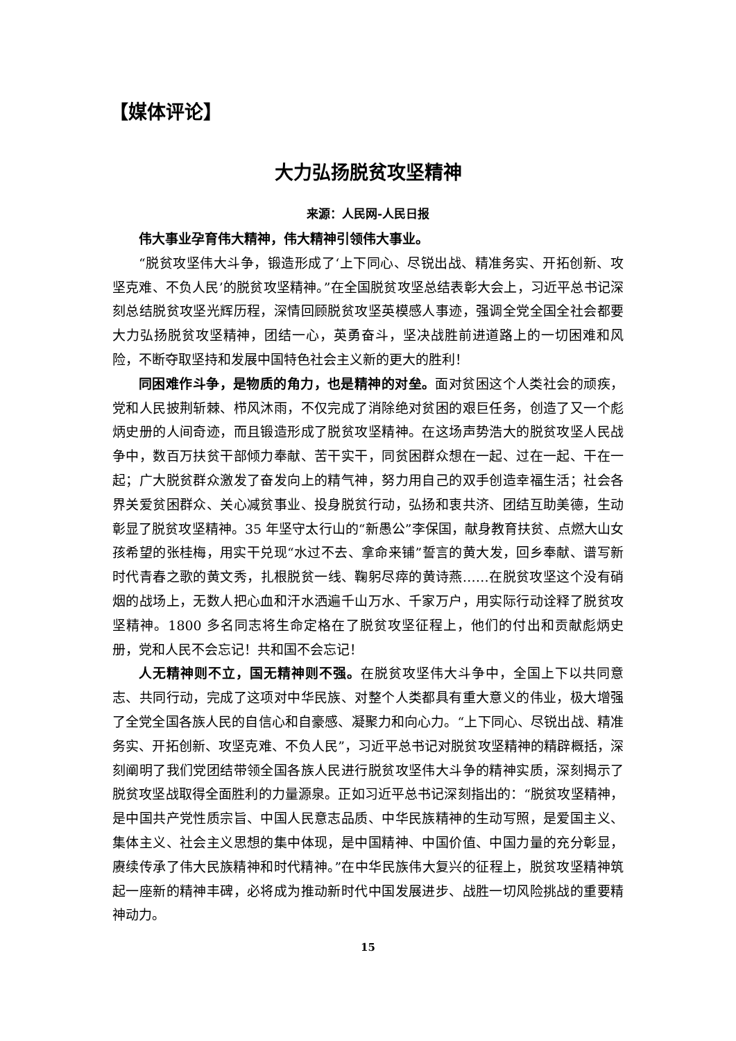【媒体评论】
大力弘扬脱贫攻坚精神
来源：人民网-人民日报
伟大事业孕育伟大精神，伟大精神引领伟大事业。
“脱贫攻坚伟大斗争，锻造形成了‘上下同心、尽锐出战、精准务实、开拓创新、攻坚克难、不负人民’的脱贫攻坚精神。”在全国脱贫攻坚总结表彰大会上，习近平总书记深刻总结脱贫攻坚光辉历程，深情回顾脱贫攻坚英模感人事迹，强调全党全国全社会都要大力弘扬脱贫攻坚精神，团结一心，英勇奋斗，坚决战胜前进道路上的一切困难和风险，不断夺取坚持和发展中国特色社会主义新的更大的胜利！
同困难作斗争，是物质的角力，也是精神的对垒。面对贫困这个人类社会的顽疾，党和人民披荆斩棘、栉风沐雨，不仅完成了消除绝对贫困的艰巨任务，创造了又一个彪炳史册的人间奇迹，而且锻造形成了脱贫攻坚精神。在这场声势浩大的脱贫攻坚人民战争中，数百万扶贫干部倾力奉献、苦干实干，同贫困群众想在一起、过在一起、干在一起；广大脱贫群众激发了奋发向上的精气神，努力用自己的双手创造幸福生活；社会各界关爱贫困群众、关心减贫事业、投身脱贫行动，弘扬和衷共济、团结互助美德，生动彰显了脱贫攻坚精神。35 年坚守太行山的“新愚公”李保国，献身教育扶贫、点燃大山女孩希望的张桂梅，用实干兑现“水过不去、拿命来铺”誓言的黄大发，回乡奉献、谱写新时代青春之歌的黄文秀，扎根脱贫一线、鞠躬尽瘁的黄诗燕……在脱贫攻坚这个没有硝烟的战场上，无数人把心血和汗水洒遍千山万水、千家万户，用实际行动诠释了脱贫攻坚精神。1800 多名同志将生命定格在了脱贫攻坚征程上，他们的付出和贡献彪炳史册，党和人民不会忘记！共和国不会忘记！
人无精神则不立，国无精神则不强。在脱贫攻坚伟大斗争中，全国上下以共同意志、共同行动，完成了这项对中华民族、对整个人类都具有重大意义的伟业，极大增强了全党全国各族人民的自信心和自豪感、凝聚力和向心力。“上下同心、尽锐出战、精准务实、开拓创新、攻坚克难、不负人民”，习近平总书记对脱贫攻坚精神的精辟概括，深刻阐明了我们党团结带领全国各族人民进行脱贫攻坚伟大斗争的精神实质，深刻揭示了脱贫攻坚战取得全面胜利的力量源泉。正如习近平总书记深刻指出的：“脱贫攻坚精神，是中国共产党性质宗旨、中国人民意志品质、中华民族精神的生动写照，是爱国主义、集体主义、社会主义思想的集中体现，是中国精神、中国价值、中国力量的充分彰显，赓续传承了伟大民族精神和时代精神。”在中华民族伟大复兴的征程上，脱贫攻坚精神筑起一座新的精神丰碑，必将成为推动新时代中国发展进步、战胜一切风险挑战的重要精神动力。
15